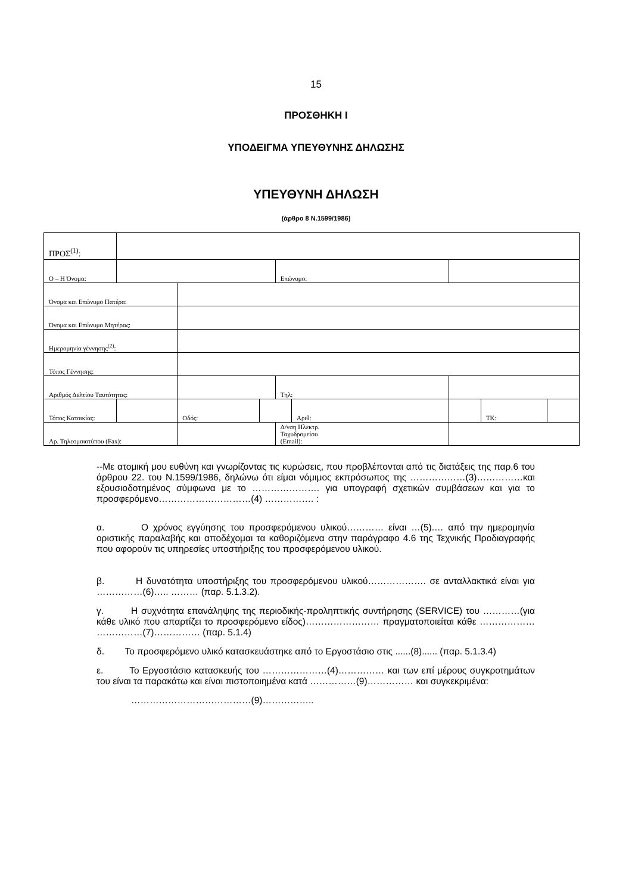15
ΠΡΟΣΘΗΚΗ Ι
ΥΠΟΔΕΙΓΜΑ ΥΠΕΥΘΥΝΗΣ ΔΗΛΩΣΗΣ
ΥΠΕΥΘΥΝΗ ΔΗΛΩΣΗ
(άρθρο 8 Ν.1599/1986)
| ΠΡΟΣ<sup>(1)</sup>: | | | | | | | | | |
| Ο – Η Όνομα: | | | | | Επώνυμο: | | | | |
| Όνομα και Επώνυμο Πατέρα: | | | | | | | | | |
| Όνομα και Επώνυμο Μητέρας: | | | | | | | | | |
| Ημερομηνία γέννησης<sup>(2)</sup>: | | | | | | | | | |
| Τόπος Γέννησης: | | | | | | | | | |
| Αριθμός Δελτίου Ταυτότητας: | | | | | Τηλ: | | | | |
| Τόπος Κατοικίας: | | | Οδός: | | | Αριθ: | | ΤΚ: | |
| Αρ. Τηλεομοιοτύπου (Fax): | | | | | Δ/νση Ηλεκτρ. Ταχυδρομείου (Email): | | | | |
--Με ατομική μου ευθύνη και γνωρίζοντας τις κυρώσεις, που προβλέπονται από τις διατάξεις της παρ.6 του άρθρου 22. του Ν.1599/1986, δηλώνω ότι είμαι νόμιμος εκπρόσωπος της ………………(3)……………και εξουσιοδοτημένος σύμφωνα με το …………………. για υπογραφή σχετικών συμβάσεων και για το προσφερόμενο…………………………(4) ……………. :
α. Ο χρόνος εγγύησης του προσφερόμενου υλικού………… είναι …(5).… από την ημερομηνία οριστικής παραλαβής και αποδέχομαι τα καθοριζόμενα στην παράγραφο 4.6 της Τεχνικής Προδιαγραφής που αφορούν τις υπηρεσίες υποστήριξης του προσφερόμενου υλικού.
β. Η δυνατότητα υποστήριξης του προσφερόμενου υλικού………………. σε ανταλλακτικά είναι για ……………(6)….. ……… (παρ. 5.1.3.2).
γ. Η συχνότητα επανάληψης της περιοδικής-προληπτικής συντήρησης (SERVICE) του …………(για κάθε υλικό που απαρτίζει το προσφερόμενο είδος)…………………… πραγματοποιείται κάθε ……………… ……………(7)…………… (παρ. 5.1.4)
δ. Το προσφερόμενο υλικό κατασκευάστηκε από το Εργοστάσιο στις ......(8)...... (παρ. 5.1.3.4)
ε. Το Εργοστάσιο κατασκευής του …………………(4)…………… και των επί μέρους συγκροτημάτων του είναι τα παρακάτω και είναι πιστοποιημένα κατά ……………(9)…………… και συγκεκριμένα:
…………………………………(9)……………..